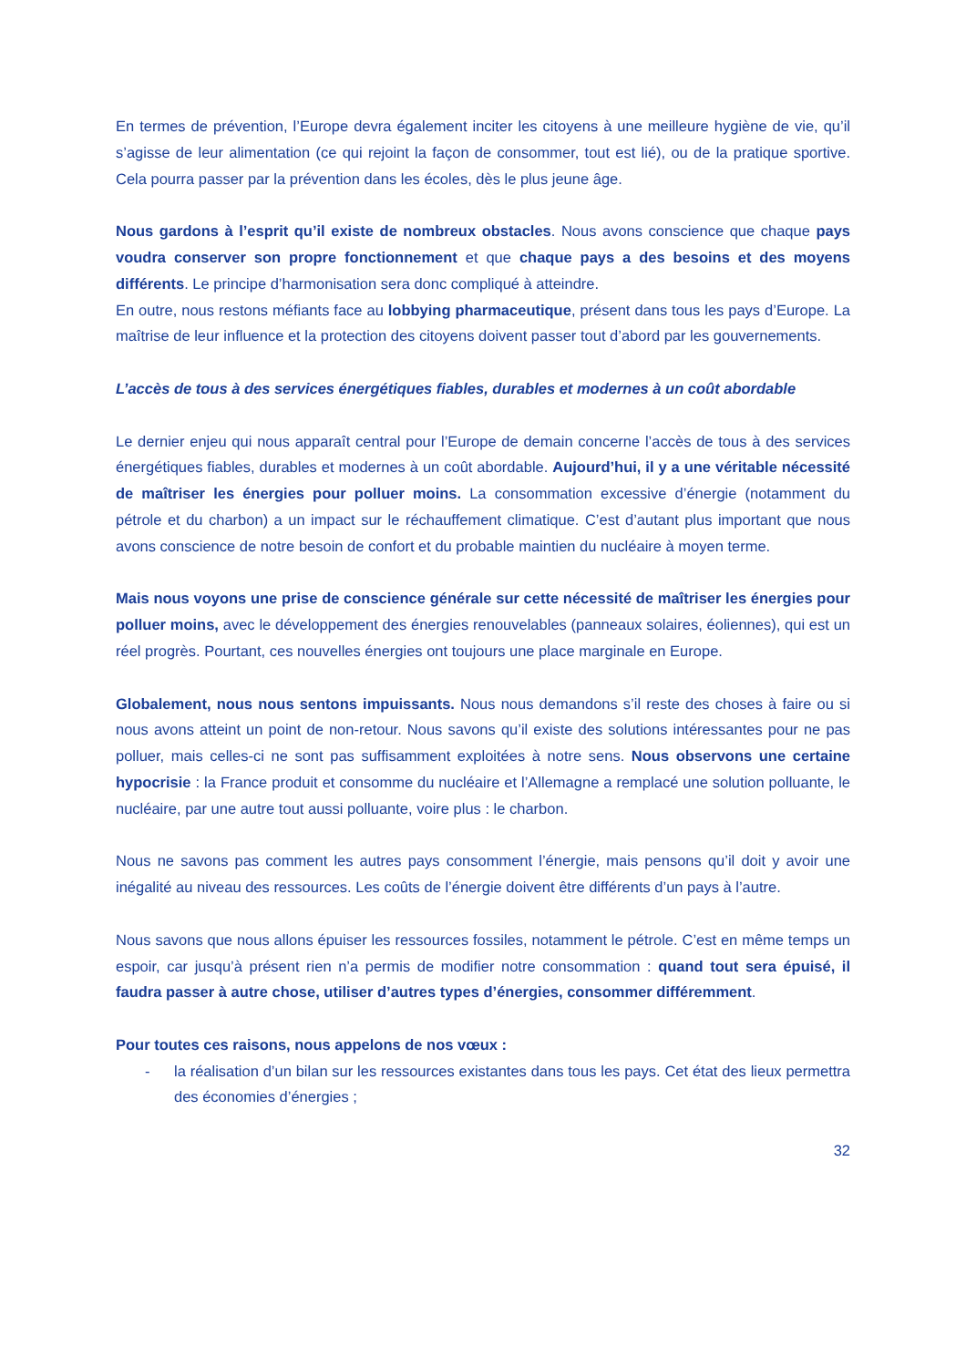En termes de prévention, l’Europe devra également inciter les citoyens à une meilleure hygiène de vie, qu’il s’agisse de leur alimentation (ce qui rejoint la façon de consommer, tout est lié), ou de la pratique sportive. Cela pourra passer par la prévention dans les écoles, dès le plus jeune âge.
Nous gardons à l’esprit qu’il existe de nombreux obstacles. Nous avons conscience que chaque pays voudra conserver son propre fonctionnement et que chaque pays a des besoins et des moyens différents. Le principe d’harmonisation sera donc compliqué à atteindre.
En outre, nous restons méfiants face au lobbying pharmaceutique, présent dans tous les pays d’Europe. La maîtrise de leur influence et la protection des citoyens doivent passer tout d’abord par les gouvernements.
L’accès de tous à des services énergétiques fiables, durables et modernes à un coût abordable
Le dernier enjeu qui nous apparaît central pour l’Europe de demain concerne l’accès de tous à des services énergétiques fiables, durables et modernes à un coût abordable. Aujourd’hui, il y a une véritable nécessité de maîtriser les énergies pour polluer moins. La consommation excessive d’énergie (notamment du pétrole et du charbon) a un impact sur le réchauffement climatique. C’est d’autant plus important que nous avons conscience de notre besoin de confort et du probable maintien du nucléaire à moyen terme.
Mais nous voyons une prise de conscience générale sur cette nécessité de maîtriser les énergies pour polluer moins, avec le développement des énergies renouvelables (panneaux solaires, éoliennes), qui est un réel progrès. Pourtant, ces nouvelles énergies ont toujours une place marginale en Europe.
Globalement, nous nous sentons impuissants. Nous nous demandons s’il reste des choses à faire ou si nous avons atteint un point de non-retour. Nous savons qu’il existe des solutions intéressantes pour ne pas polluer, mais celles-ci ne sont pas suffisamment exploitées à notre sens. Nous observons une certaine hypocrisie : la France produit et consomme du nucléaire et l’Allemagne a remplacé une solution polluante, le nucléaire, par une autre tout aussi polluante, voire plus : le charbon.
Nous ne savons pas comment les autres pays consomment l’énergie, mais pensons qu’il doit y avoir une inégalité au niveau des ressources. Les coûts de l’énergie doivent être différents d’un pays à l’autre.
Nous savons que nous allons épuiser les ressources fossiles, notamment le pétrole. C’est en même temps un espoir, car jusqu’à présent rien n’a permis de modifier notre consommation : quand tout sera épuisé, il faudra passer à autre chose, utiliser d’autres types d’énergies, consommer différemment.
Pour toutes ces raisons, nous appelons de nos vœux :
- la réalisation d’un bilan sur les ressources existantes dans tous les pays. Cet état des lieux permettra des économies d’énergies ;
32